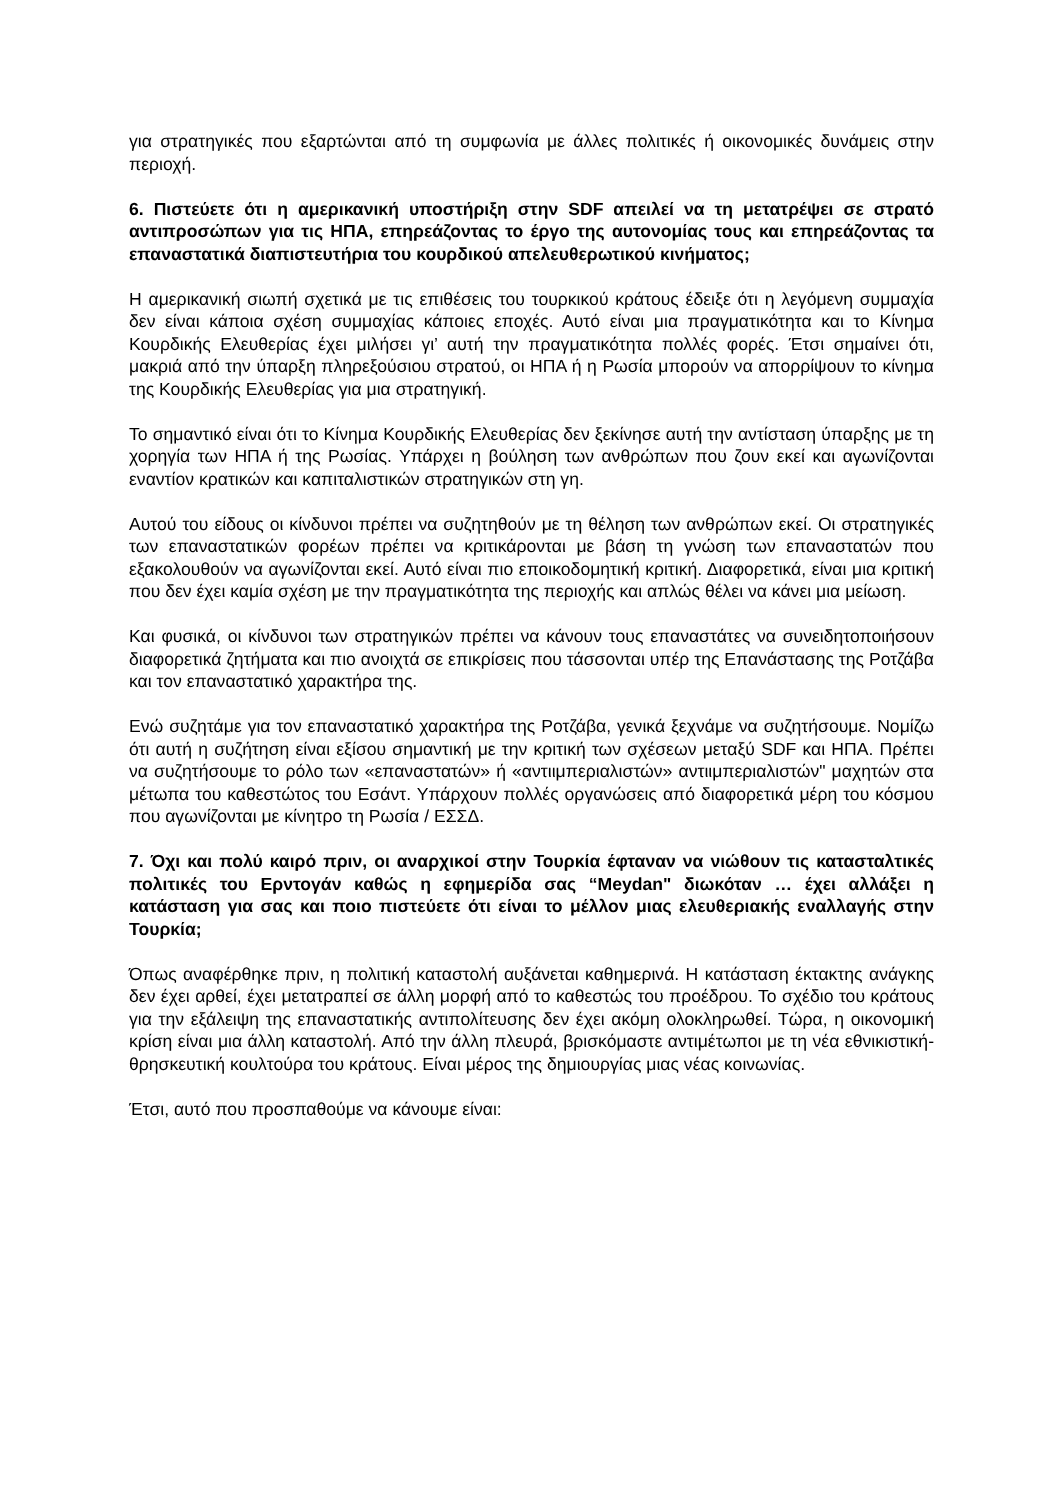για στρατηγικές που εξαρτώνται από τη συμφωνία με άλλες πολιτικές ή οικονομικές δυνάμεις στην περιοχή.
6. Πιστεύετε ότι η αμερικανική υποστήριξη στην SDF απειλεί να τη μετατρέψει σε στρατό αντιπροσώπων για τις ΗΠΑ, επηρεάζοντας το έργο της αυτονομίας τους και επηρεάζοντας τα επαναστατικά διαπιστευτήρια του κουρδικού απελευθερωτικού κινήματος;
Η αμερικανική σιωπή σχετικά με τις επιθέσεις του τουρκικού κράτους έδειξε ότι η λεγόμενη συμμαχία δεν είναι κάποια σχέση συμμαχίας κάποιες εποχές. Αυτό είναι μια πραγματικότητα και το Κίνημα Κουρδικής Ελευθερίας έχει μιλήσει γι’ αυτή την πραγματικότητα πολλές φορές. Έτσι σημαίνει ότι, μακριά από την ύπαρξη πληρεξούσιου στρατού, οι ΗΠΑ ή η Ρωσία μπορούν να απορρίψουν το κίνημα της Κουρδικής Ελευθερίας για μια στρατηγική.
Το σημαντικό είναι ότι το Κίνημα Κουρδικής Ελευθερίας δεν ξεκίνησε αυτή την αντίσταση ύπαρξης με τη χορηγία των ΗΠΑ ή της Ρωσίας. Υπάρχει η βούληση των ανθρώπων που ζουν εκεί και αγωνίζονται εναντίον κρατικών και καπιταλιστικών στρατηγικών στη γη.
Αυτού του είδους οι κίνδυνοι πρέπει να συζητηθούν με τη θέληση των ανθρώπων εκεί. Οι στρατηγικές των επαναστατικών φορέων πρέπει να κριτικάρονται με βάση τη γνώση των επαναστατών που εξακολουθούν να αγωνίζονται εκεί. Αυτό είναι πιο εποικοδομητική κριτική. Διαφορετικά, είναι μια κριτική που δεν έχει καμία σχέση με την πραγματικότητα της περιοχής και απλώς θέλει να κάνει μια μείωση.
Και φυσικά, οι κίνδυνοι των στρατηγικών πρέπει να κάνουν τους επαναστάτες να συνειδητοποιήσουν διαφορετικά ζητήματα και πιο ανοιχτά σε επικρίσεις που τάσσονται υπέρ της Επανάστασης της Ροτζάβα και τον επαναστατικό χαρακτήρα της.
Ενώ συζητάμε για τον επαναστατικό χαρακτήρα της Ροτζάβα, γενικά ξεχνάμε να συζητήσουμε. Νομίζω ότι αυτή η συζήτηση είναι εξίσου σημαντική με την κριτική των σχέσεων μεταξύ SDF και ΗΠΑ. Πρέπει να συζητήσουμε το ρόλο των «επαναστατών» ή «αντιιμπεριαλιστών» αντιιμπεριαλιστών" μαχητών στα μέτωπα του καθεστώτος του Εσάντ. Υπάρχουν πολλές οργανώσεις από διαφορετικά μέρη του κόσμου που αγωνίζονται με κίνητρο τη Ρωσία / ΕΣΣΔ.
7. Όχι και πολύ καιρό πριν, οι αναρχικοί στην Τουρκία έφταναν να νιώθουν τις κατασταλτικές πολιτικές του Ερντογάν καθώς η εφημερίδα σας “Meydan" διωκόταν … έχει αλλάξει η κατάσταση για σας και ποιο πιστεύετε ότι είναι το μέλλον μιας ελευθεριακής εναλλαγής στην Τουρκία;
Όπως αναφέρθηκε πριν, η πολιτική καταστολή αυξάνεται καθημερινά. Η κατάσταση έκτακτης ανάγκης δεν έχει αρθεί, έχει μετατραπεί σε άλλη μορφή από το καθεστώς του προέδρου. Το σχέδιο του κράτους για την εξάλειψη της επαναστατικής αντιπολίτευσης δεν έχει ακόμη ολοκληρωθεί. Τώρα, η οικονομική κρίση είναι μια άλλη καταστολή. Από την άλλη πλευρά, βρισκόμαστε αντιμέτωποι με τη νέα εθνικιστική-θρησκευτική κουλτούρα του κράτους. Είναι μέρος της δημιουργίας μιας νέας κοινωνίας.
Έτσι, αυτό που προσπαθούμε να κάνουμε είναι: